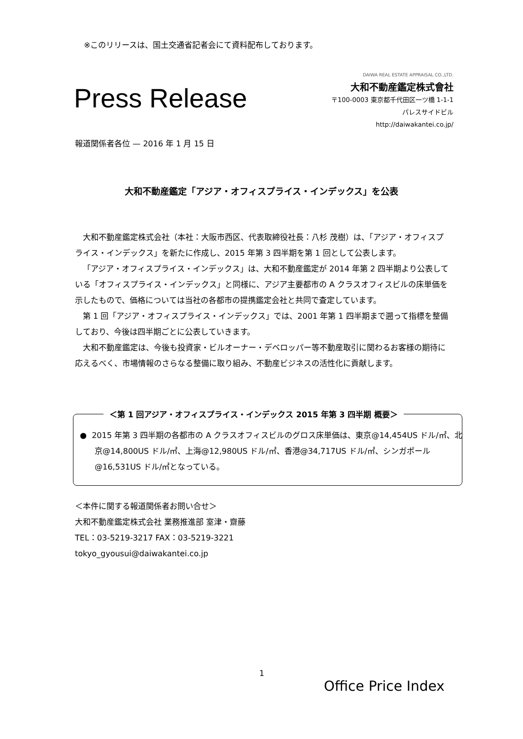※このリリースは、国土交通省記者会にて資料配布しております。
Press Release
DAIWA REAL ESTATE APPRAISAL CO.,LTD.
大和不動産鑑定株式會社
〒100-0003 東京都千代田区一ツ橋 1-1-1
パレスサイドビル
http://daiwakantei.co.jp/
報道関係者各位 — 2016 年 1 月 15 日
大和不動産鑑定「アジア・オフィスプライス・インデックス」を公表
大和不動産鑑定株式会社（本社：大阪市西区、代表取締役社長：八杉 茂樹）は、「アジア・オフィスプライス・インデックス」を新たに作成し、2015 年第 3 四半期を第 1 回として公表します。
「アジア・オフィスプライス・インデックス」は、大和不動産鑑定が 2014 年第 2 四半期より公表している「オフィスプライス・インデックス」と同様に、アジア主要都市の A クラスオフィスビルの床単価を示したもので、価格については当社の各都市の提携鑑定会社と共同で査定しています。
第 1 回「アジア・オフィスプライス・インデックス」では、2001 年第 1 四半期まで遡って指標を整備しており、今後は四半期ごとに公表していきます。
大和不動産鑑定は、今後も投資家・ビルオーナー・デベロッパー等不動産取引に関わるお客様の期待に応えるべく、市場情報のさらなる整備に取り組み、不動産ビジネスの活性化に貢献します。
＜第 1 回アジア・オフィスプライス・インデックス 2015 年第 3 四半期 概要＞
● 2015 年第 3 四半期の各都市の A クラスオフィスビルのグロス床単価は、東京@14,454US ドル/㎡、北京@14,800US ドル/㎡、上海@12,980US ドル/㎡、香港@34,717US ドル/㎡、シンガポール@16,531US ドル/㎡となっている。
＜本件に関する報道関係者お問い合せ＞
大和不動産鑑定株式会社 業務推進部 室津・齋藤
TEL：03-5219-3217 FAX：03-5219-3221
tokyo_gyousui@daiwakantei.co.jp
1
Office Price Index